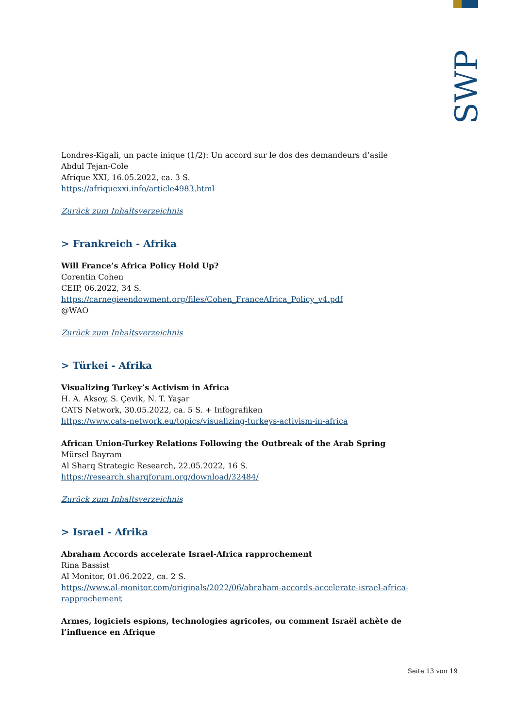SWP
Londres-Kigali, un pacte inique (1/2): Un accord sur le dos des demandeurs d’asile
Abdul Tejan-Cole
Afrique XXI, 16.05.2022, ca. 3 S.
https://afriquexxi.info/article4983.html
Zurück zum Inhaltsverzeichnis
> Frankreich - Afrika
Will France’s Africa Policy Hold Up?
Corentin Cohen
CEIP, 06.2022, 34 S.
https://carnegieendowment.org/files/Cohen_FranceAfrica_Policy_v4.pdf
@WAO
Zurück zum Inhaltsverzeichnis
> Türkei - Afrika
Visualizing Turkey’s Activism in Africa
H. A. Aksoy, S. Çevik, N. T. Yaşar
CATS Network, 30.05.2022, ca. 5 S. + Infografiken
https://www.cats-network.eu/topics/visualizing-turkeys-activism-in-africa
African Union-Turkey Relations Following the Outbreak of the Arab Spring
Mürsel Bayram
Al Sharq Strategic Research, 22.05.2022, 16 S.
https://research.sharqforum.org/download/32484/
Zurück zum Inhaltsverzeichnis
> Israel - Afrika
Abraham Accords accelerate Israel-Africa rapprochement
Rina Bassist
Al Monitor, 01.06.2022, ca. 2 S.
https://www.al-monitor.com/originals/2022/06/abraham-accords-accelerate-israel-africa-rapprochement
Armes, logiciels espions, technologies agricoles, ou comment Israël achète de l’influence en Afrique
Seite 13 von 19